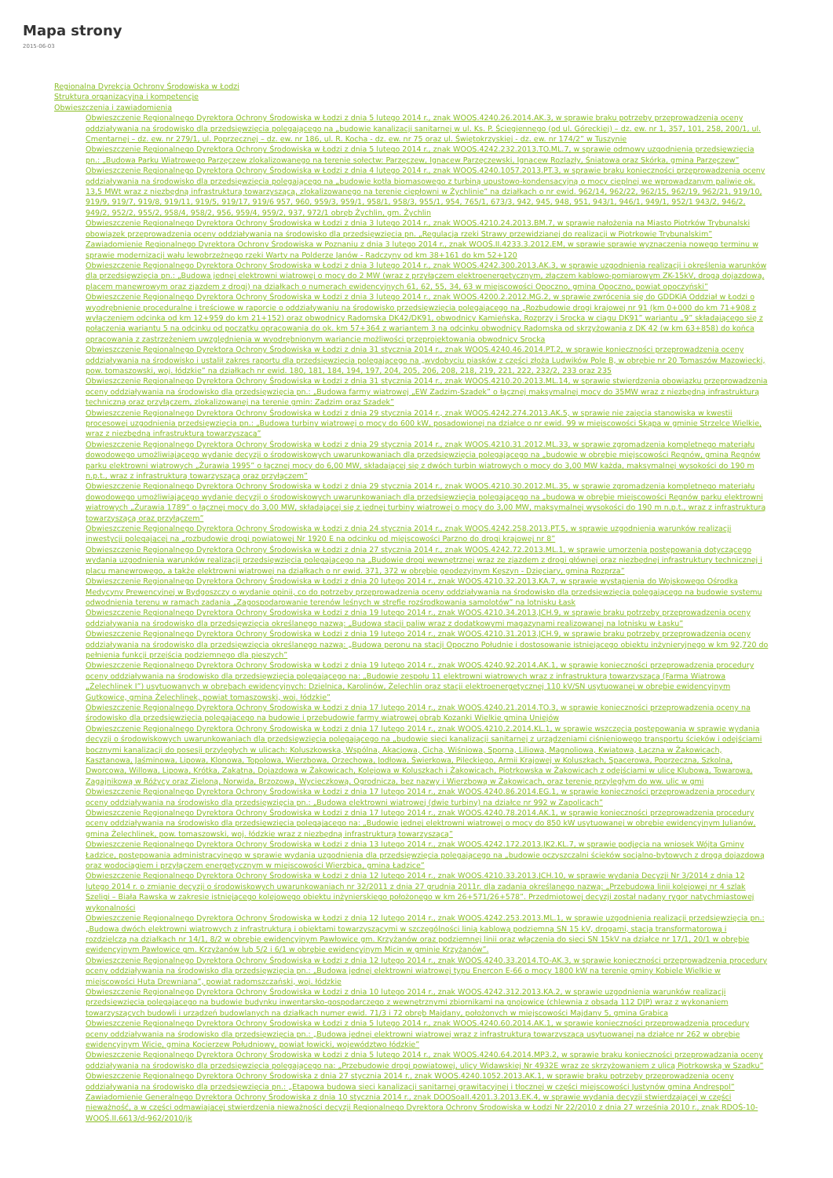Mapa strony
2015-06-03
Regionalna Dyrekcja Ochrony Środowiska w Łodzi
Struktura organizacyjna i kompetencje
Obwieszczenia i zawiadomienia
Obwieszczenie Regionalnego Dyrektora Ochrony Środowiska w Łodzi z dnia 5 lutego 2014 r., znak WOOS.4240.26.2014.AK.3, w sprawie braku potrzeby przeprowadzenia oceny oddziaływania na środowisko dla przedsięwzięcia polegającego na „budowie kanalizacji sanitarnej w ul. Ks. P. Ściegiennego (od ul. Góreckiej) – dz. ew. nr 1, 357, 101, 258, 200/1, ul. Cmentarnej – dz. ew. nr 279/1, ul. Poprzecznej – dz. ew. nr 186, ul. R. Kocha - dz. ew. nr 75 oraz ul. Świętokrzyskiej - dz. ew. nr 174/2” w Tuszynie
Obwieszczenie Regionalnego Dyrektora Ochrony Środowiska w Łodzi z dnia 5 lutego 2014 r., znak WOOS.4242.232.2013.TO.ML.7, w sprawie odmowy uzgodnienia przedsięwzięcia pn.: „Budowa Parku Wiatrowego Parzęczew zlokalizowanego na terenie sołectw: Parzęczew, Ignacew Parzęczewski, Ignacew Rozlazły, Śniatowa oraz Skórka, gmina Parzęczew”
Obwieszczenie Regionalnego Dyrektora Ochrony Środowiska w Łodzi z dnia 4 lutego 2014 r., znak WOOS.4240.1057.2013.PT.3, w sprawie braku konieczności przeprowadzenia oceny oddziaływania na środowisko dla przedsięwzięcia polegającego na „budowie kotła biomasowego z turbiną upustowo-kondensacyjną o mocy cieplnej we wprowadzanym paliwie ok. 13,5 MWt wraz z niezbędną infrastrukturą towarzyszącą, zlokalizowanego na terenie ciepłowni w Żychlinie” na działkach o nr ewid. 962/14, 962/22, 962/15, 962/19, 962/21, 919/10, 919/9, 919/7, 919/8, 919/11, 919/5, 919/17, 919/6 957, 960, 959/3, 959/1, 958/1, 958/3, 955/1, 954, 765/1, 673/3, 942, 945, 948, 951, 943/1, 946/1, 949/1, 952/1 943/2, 946/2, 949/2, 952/2, 955/2, 958/4, 958/2, 956, 959/4, 959/2, 937, 972/1 obręb Żychlin, gm. Żychlin
Obwieszczenie Regionalnego Dyrektora Ochrony Środowiska w Łodzi z dnia 3 lutego 2014 r., znak WOOS.4210.24.2013.BM.7, w sprawie nałożenia na Miasto Piotrków Trybunalski obowiązek przeprowadzenia oceny oddziaływania na środowisko dla przedsięwzięcia pn. „Regulacja rzeki Strawy przewidzianej do realizacji w Piotrkowie Trybunalskim”
Zawiadomienie Regionalnego Dyrektora Ochrony Środowiska w Poznaniu z dnia 3 lutego 2014 r., znak WOOŚ.II.4233.3.2012.EM, w sprawie sprawie wyznaczenia nowego terminu w sprawie modernizacji wału lewobrzeżnego rzeki Warty na Polderze Janów - Radczyny od km 38+161 do km 52+120
Obwieszczenie Regionalnego Dyrektora Ochrony Środowiska w Łodzi z dnia 3 lutego 2014 r., znak WOOS.4242.300.2013.AK.3, w sprawie uzgodnienia realizacji i określenia warunków dla przedsięwzięcia pn.: „Budowa jednej elektrowni wiatrowej o mocy do 2 MW (wraz z przyłączem elektroenergetycznym, złączem kablowo-pomiarowym ZK-15kV, drogą dojazdową, placem manewrowym oraz zjazdem z drogi) na działkach o numerach ewidencyjnych 61, 62, 55, 34, 63 w miejscowości Opoczno, gmina Opoczno, powiat opoczyński”
Obwieszczenie Regionalnego Dyrektora Ochrony Środowiska w Łodzi z dnia 3 lutego 2014 r., znak WOOS.4200.2.2012.MG.2, w sprawie zwrócenia się do GDDKiA Oddział w Łodzi o wyodrębnienie proceduralne i treściowe w raporcie o oddziaływaniu na środowisko przedsięwzięcia polegającego na „Rozbudowie drogi krajowej nr 91 (km 0+000 do km 71+908 z wyłączeniem odcinka od km 12+959 do km 21+152) oraz obwodnicy Radomska DK42/DK91, obwodnicy Kamieńska, Rozprzy i Srocka w ciągu DK91” wariantu „9” składającego się z połączenia wariantu 5 na odcinku od początku opracowania do ok. km 57+364 z wariantem 3 na odcinku obwodnicy Radomska od skrzyżowania z DK 42 (w km 63+858) do końca opracowania z zastrzeżeniem uwzględnienia w wyodrębnionym wariancie możliwości przeprojektowania obwodnicy Srocka
Obwieszczenie Regionalnego Dyrektora Ochrony Środowiska w Łodzi z dnia 31 stycznia 2014 r., znak WOOS.4240.46.2014.PT.2, w sprawie konieczności przeprowadzenia oceny oddziaływania na środowisko i ustalił zakres raportu dla przedsięwzięcia polegającego na „wydobyciu piasków z części złoża Ludwików Pole B, w obrębie nr 20 Tomaszów Mazowiecki, pow. tomaszowski, woj. łódzkie” na działkach nr ewid. 180, 181, 184, 194, 197, 204, 205, 206, 208, 218, 219, 221, 222, 232/2, 233 oraz 235
Obwieszczenie Regionalnego Dyrektora Ochrony Środowiska w Łodzi z dnia 31 stycznia 2014 r., znak WOOS.4210.20.2013.ML.14, w sprawie stwierdzenia obowiązku przeprowadzenia oceny oddziaływania na środowisko dla przedsięwzięcia pn.: „Budowa farmy wiatrowej „EW Zadzim-Szadek” o łącznej maksymalnej mocy do 35MW wraz z niezbędną infrastrukturą techniczną oraz przyłączem, zlokalizowanej na terenie gmin: Zadzim oraz Szadek”
Obwieszczenie Regionalnego Dyrektora Ochrony Środowiska w Łodzi z dnia 29 stycznia 2014 r., znak WOOS.4242.274.2013.AK.5, w sprawie nie zajęcia stanowiska w kwestii procesowej uzgodnienia przedsięwzięcia pn.: „Budowa turbiny wiatrowej o mocy do 600 kW, posadowionej na działce o nr ewid. 99 w miejscowości Skąpa w gminie Strzelce Wielkie, wraz z niezbędną infrastrukturą towarzyszącą”
Obwieszczenie Regionalnego Dyrektora Ochrony Środowiska w Łodzi z dnia 29 stycznia 2014 r., znak WOOS.4210.31.2012.ML.33, w sprawie zgromadzenia kompletnego materiału dowodowego umożliwiającego wydanie decyzji o środowiskowych uwarunkowaniach dla przedsięwzięcia polegającego na „budowie w obrębie miejscowości Regnów, gmina Regnów parku elektrowni wiatrowych „Żurawia 1995” o łącznej mocy do 6,00 MW, składającej się z dwóch turbin wiatrowych o mocy do 3,00 MW każda, maksymalnej wysokości do 190 m n.p.t., wraz z infrastrukturą towarzyszącą oraz przyłączem”
Obwieszczenie Regionalnego Dyrektora Ochrony Środowiska w Łodzi z dnia 29 stycznia 2014 r., znak WOOS.4210.30.2012.ML.35, w sprawie zgromadzenia kompletnego materiału dowodowego umożliwiającego wydanie decyzji o środowiskowych uwarunkowaniach dla przedsięwzięcia polegającego na „budowa w obrębie miejscowości Regnów parku elektrowni wiatrowych „Żurawia 1789” o łącznej mocy do 3,00 MW, składającej się z jednej turbiny wiatrowej o mocy do 3,00 MW, maksymalnej wysokości do 190 m n.p.t., wraz z infrastrukturą towarzyszącą oraz przyłączem”
Obwieszczenie Regionalnego Dyrektora Ochrony Środowiska w Łodzi z dnia 24 stycznia 2014 r., znak WOOS.4242.258.2013.PT.5, w sprawie uzgodnienia warunków realizacji inwestycji polegającej na „rozbudowie drogi powiatowej Nr 1920 E na odcinku od miejscowości Parzno do drogi krajowej nr 8”
Obwieszczenie Regionalnego Dyrektora Ochrony Środowiska w Łodzi z dnia 27 stycznia 2014 r., znak WOOS.4242.72.2013.ML.1, w sprawie umorzenia postępowania dotyczącego wydania uzgodnienia warunków realizacji przedsięwzięcia polegającego na „Budowie drogi wewnętrznej wraz ze zjazdem z drogi głównej oraz niezbędnej infrastruktury technicznej i placu manewrowego, a także elektrowni wiatrowej na działkach o nr ewid. 371, 372 w obrębie geodezyjnym Kęszyn - Dzięciary, gmina Rozprza”
Obwieszczenie Regionalnego Dyrektora Ochrony Środowiska w Łodzi z dnia 20 lutego 2014 r., znak WOOS.4210.32.2013.KA.7, w sprawie wystąpienia do Wojskowego Ośrodka Medycyny Prewencyjnej w Bydgoszczy o wydanie opinii, co do potrzeby przeprowadzenia oceny oddziaływania na środowisko dla przedsięwzięcia polegającego na budowie systemu odwodnienia terenu w ramach zadania „Zagospodarowanie terenów leśnych w strefie rozśrodkowania samolotów” na lotnisku Łask
Obwieszczenie Regionalnego Dyrektora Ochrony Środowiska w Łodzi z dnia 19 lutego 2014 r., znak WOOS.4210.34.2013.JCH.9, w sprawie braku potrzeby przeprowadzenia oceny oddziaływania na środowisko dla przedsięwzięcia określanego nazwą: „Budowa stacji paliw wraz z dodatkowymi magazynami realizowanej na lotnisku w Łasku”
Obwieszczenie Regionalnego Dyrektora Ochrony Środowiska w Łodzi z dnia 19 lutego 2014 r., znak WOOS.4210.31.2013.JCH.9, w sprawie braku potrzeby przeprowadzenia oceny oddziaływania na środowisko dla przedsięwzięcia określanego nazwą: „Budowa peronu na stacji Opoczno Południe i dostosowanie istniejącego obiektu inżynieryjnego w km 92,720 do pełnienia funkcji przejścia podziemnego dla pieszych”
Obwieszczenie Regionalnego Dyrektora Ochrony Środowiska w Łodzi z dnia 19 lutego 2014 r., znak WOOS.4240.92.2014.AK.1, w sprawie konieczności przeprowadzenia procedury oceny oddziaływania na środowisko dla przedsięwzięcia polegającego na: „Budowie zespołu 11 elektrowni wiatrowych wraz z infrastrukturą towarzyszącą (Farma Wiatrowa „Żelechlinek I”) usytuowanych w obrębach ewidencyjnych: Dzielnica, Karolinów, Żelechlin oraz stacji elektroenergetycznej 110 kV/SN usytuowanej w obrębie ewidencyjnym Gutkowice, gmina Żelechlinek, powiat tomaszowski, woj. łódzkie”
Obwieszczenie Regionalnego Dyrektora Ochrony Środowiska w Łodzi z dnia 17 lutego 2014 r., znak WOOS.4240.21.2014.TO.3, w sprawie konieczności przeprowadzenia oceny na środowisko dla przedsięwzięcia polegającego na budowie i przebudowie farmy wiatrowej obrąb Kozanki Wielkie gmina Uniejów
Obwieszczenie Regionalnego Dyrektora Ochrony Środowiska w Łodzi z dnia 17 lutego 2014 r., znak WOOS.4210.2.2014.KL.1, w sprawie wszczęcia postępowania w sprawie wydania decyzji o środowiskowych uwarunkowaniach dla przedsięwzięcia polegającego na „budowie sieci kanalizacji sanitarnej z urządzeniami ciśnieniowego transportu ścieków i odejściami bocznymi kanalizacji do posesji przyległych w ulicach: Koluszkowska, Wspólna, Akacjowa, Cicha, Wiśniowa, Sporna, Liliowa, Magnoliowa, Kwiatowa, Łączna w Żakowicach, Kasztanowa, Jaśminowa, Lipowa, Klonowa, Topolowa, Wierzbowa, Orzechowa, Jodłowa, Świerkowa, Pileckiego, Armii Krajowej w Koluszkach, Spacerowa, Poprzeczna, Szkolna, Dworcowa, Willowa, Lipowa, Krótka, Zakątna, Dojazdowa w Żakowicach, Kolejowa w Koluszkach i Żakowicach, Piotrkowska w Żakowicach z odejściami w ulicę Klubową, Towarową, Zagajnikową w Różycy oraz Zieloną, Norwida, Brzozową, Wycieczkową, Ogrodnicza, bez nazwy i Wierzbową w Żakowicach, oraz terenie przyległym do ww. ulic w gmi
Obwieszczenie Regionalnego Dyrektora Ochrony Środowiska w Łodzi z dnia 17 lutego 2014 r., znak WOOS.4240.86.2014.EG.1, w sprawie konieczności przeprowadzenia procedury oceny oddziaływania na środowisko dla przedsięwzięcia pn.: „Budowa elektrowni wiatrowej (dwie turbiny) na działce nr 992 w Zapolicach”
Obwieszczenie Regionalnego Dyrektora Ochrony Środowiska w Łodzi z dnia 17 lutego 2014 r., znak WOOS.4240.78.2014.AK.1, w sprawie konieczności przeprowadzenia procedury oceny oddziaływania na środowisko dla przedsięwzięcia polegającego na: „Budowie jednej elektrowni wiatrowej o mocy do 850 kW usytuowanej w obrębie ewidencyjnym Julianów, gmina Żelechlinek, pow. tomaszowski, woj. łódzkie wraz z niezbędną infrastrukturą towarzyszącą”
Obwieszczenie Regionalnego Dyrektora Ochrony Środowiska w Łodzi z dnia 13 lutego 2014 r., znak WOOS.4242.172.2013.JK2.KL.7, w sprawie podjęcia na wniosek Wójta Gminy Ładzice, postępowania administracyjnego w sprawie wydania uzgodnienia dla przedsięwzięcia polegającego na „budowie oczyszczalni ścieków socjalno-bytowych z drogą dojazdową oraz wodociągiem i przyłączem energetycznym w miejscowości Wierzbica, gmina Ładzice”
Obwieszczenie Regionalnego Dyrektora Ochrony Środowiska w Łodzi z dnia 12 lutego 2014 r., znak WOOS.4210.33.2013.JCH.10, w sprawie wydania Decyzji Nr 3/2014 z dnia 12 lutego 2014 r. o zmianie decyzji o środowiskowych uwarunkowaniach nr 32/2011 z dnia 27 grudnia 2011r. dla zadania określanego nazwą: „Przebudowa linii kolejowej nr 4 szlak Szeligi – Biała Rawska w zakresie istniejącego kolejowego obiektu inżynierskiego położonego w km 26+571/26+578”. Przedmiotowej decyzji został nadany rygor natychmiastowej wykonalności
Obwieszczenie Regionalnego Dyrektora Ochrony Środowiska w Łodzi z dnia 12 lutego 2014 r., znak WOOS.4242.253.2013.ML.1, w sprawie uzgodnienia realizacji przedsięwzięcia pn.: „Budowa dwóch elektrowni wiatrowych z infrastrukturą i obiektami towarzyszącymi w szczególności linią kablową podziemną SN 15 kV, drogami, stacja transformatorową i rozdzielczą na działkach nr 14/1, 8/2 w obrębie ewidencyjnym Pawłowice gm. Krzyżanów oraz podziemnej linii oraz włączenia do sieci SN 15kV na działce nr 17/1, 20/1 w obrębie ewidencyjnym Pawłowice gm. Krzyżanów lub 5/2 i 6/1 w obrębie ewidencyjnym Micin w gminie Krzyżanów”.
Obwieszczenie Regionalnego Dyrektora Ochrony Środowiska w Łodzi z dnia 12 lutego 2014 r., znak WOOS.4240.33.2014.TO-AK.3, w sprawie konieczności przeprowadzenia procedury oceny oddziaływania na środowisko dla przedsięwzięcia pn.: „Budowa jednej elektrowni wiatrowej typu Enercon E-66 o mocy 1800 kW na terenie gminy Kobiele Wielkie w miejscowości Huta Drewniana”, powiat radomszczański, woj. łódzkie
Obwieszczenie Regionalnego Dyrektora Ochrony Środowiska w Łodzi z dnia 10 lutego 2014 r., znak WOOS.4242.312.2013.KA.2, w sprawie uzgodnienia warunków realizacji przedsięwzięcia polegającego na budowie budynku inwentarsko-gospodarczego z wewnętrznymi zbiornikami na gnojowicę (chlewnia z obsadą 112 DJP) wraz z wykonaniem towarzyszących budowli i urządzeń budowlanych na działkach numer ewid. 71/3 i 72 obręb Majdany, położonych w miejscowości Majdany 5, gmina Grabica
Obwieszczenie Regionalnego Dyrektora Ochrony Środowiska w Łodzi z dnia 5 lutego 2014 r., znak WOOS.4240.60.2014.AK.1, w sprawie konieczności przeprowadzenia procedury oceny oddziaływania na środowisko dla przedsięwzięcia pn.: „Budowa jednej elektrowni wiatrowej wraz z infrastrukturą towarzyszącą usytuowanej na działce nr 262 w obrębie ewidencyjnym Wicie, gmina Kocierzew Południowy, powiat łowicki, województwo łódzkie”
Obwieszczenie Regionalnego Dyrektora Ochrony Środowiska w Łodzi z dnia 5 lutego 2014 r., znak WOOS.4240.64.2014.MP3.2, w sprawie braku konieczności przeprowadzania oceny oddziaływania na środowisko dla przedsięwzięcia polegającego na: „Przebudowie drogi powiatowej, ulicy Widawskiej Nr 4932E wraz ze skrzyżowaniem z ulicą Piotrkowską w Szadku”
Obwieszczenie Regionalnego Dyrektora Ochrony Środowiska z dnia 27 stycznia 2014 r., znak WOOS.4240.1052.2013.AK.1, w sprawie braku potrzeby przeprowadzenia oceny oddziaływania na środowisko dla przedsięwzięcia pn.: „Etapowa budowa sieci kanalizacji sanitarnej grawitacyjnej i tłocznej w części miejscowości Justynów gmina Andrespol”
Zawiadomienie Generalnego Dyrektora Ochrony Środowiska z dnia 10 stycznia 2014 r., znak DOOSoaII.4201.3.2013.EK.4, w sprawie wydania decyzji stwierdzającej w części nieważność, a w części odmawiającej stwierdzenia nieważności decyzji Regionalnego Dyrektora Ochrony Środowiska w Łodzi Nr 22/2010 z dnia 27 września 2010 r., znak RDOŚ-10-WOOŚ.II.6613/d-962/2010/jk